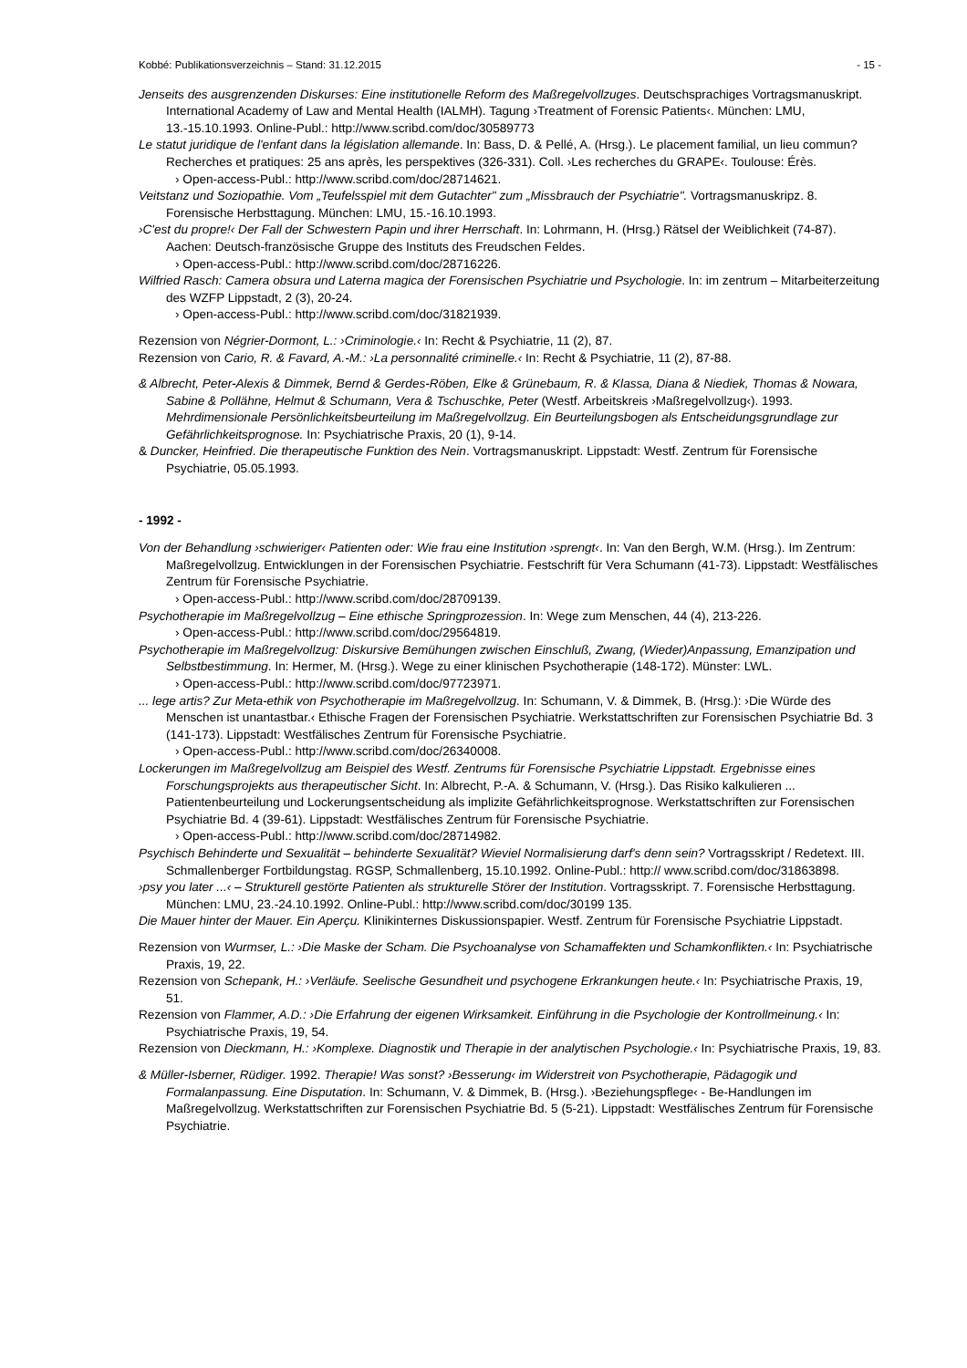Kobbé: Publikationsverzeichnis – Stand: 31.12.2015 - 15 -
Jenseits des ausgrenzenden Diskurses: Eine institutionelle Reform des Maßregelvollzuges. Deutschsprachiges Vortragsmanuskript. International Academy of Law and Mental Health (IALMH). Tagung ›Treatment of Forensic Patients‹. München: LMU, 13.-15.10.1993. Online-Publ.: http://www.scribd.com/doc/30589773
Le statut juridique de l'enfant dans la législation allemande. In: Bass, D. & Pellé, A. (Hrsg.). Le placement familial, un lieu commun? Recherches et pratiques: 25 ans après, les perspektives (326-331). Coll. ›Les recherches du GRAPE‹. Toulouse: Érès.
› Open-access-Publ.: http://www.scribd.com/doc/28714621.
Veitstanz und Soziopathie. Vom „Teufelsspiel mit dem Gutachter" zum „Missbrauch der Psychiatrie". Vortragsmanuskripz. 8. Forensische Herbsttagung. München: LMU, 15.-16.10.1993.
›C'est du propre!‹ Der Fall der Schwestern Papin und ihrer Herrschaft. In: Lohrmann, H. (Hrsg.) Rätsel der Weiblichkeit (74-87). Aachen: Deutsch-französische Gruppe des Instituts des Freudschen Feldes.
› Open-access-Publ.: http://www.scribd.com/doc/28716226.
Wilfried Rasch: Camera obsura und Laterna magica der Forensischen Psychiatrie und Psychologie. In: im zentrum – Mitarbeiterzeitung des WZFP Lippstadt, 2 (3), 20-24.
› Open-access-Publ.: http://www.scribd.com/doc/31821939.
Rezension von Négrier-Dormont, L.: ›Criminologie.‹ In: Recht & Psychiatrie, 11 (2), 87.
Rezension von Cario, R. & Favard, A.-M.: ›La personnalité criminelle.‹ In: Recht & Psychiatrie, 11 (2), 87-88.
& Albrecht, Peter-Alexis & Dimmek, Bernd & Gerdes-Röben, Elke & Grünebaum, R. & Klassa, Diana & Niediek, Thomas & Nowara, Sabine & Pollähne, Helmut & Schumann, Vera & Tschuschke, Peter (Westf. Arbeitskreis ›Maßregelvollzug‹). 1993. Mehrdimensionale Persönlichkeitsbeurteilung im Maßregelvollzug. Ein Beurteilungsbogen als Entscheidungsgrundlage zur Gefährlichkeitsprognose. In: Psychiatrische Praxis, 20 (1), 9-14.
& Duncker, Heinfried. Die therapeutische Funktion des Nein. Vortragsmanuskript. Lippstadt: Westf. Zentrum für Forensische Psychiatrie, 05.05.1993.
- 1992 -
Von der Behandlung ›schwieriger‹ Patienten oder: Wie frau eine Institution ›sprengt‹. In: Van den Bergh, W.M. (Hrsg.). Im Zentrum: Maßregelvollzug. Entwicklungen in der Forensischen Psychiatrie. Festschrift für Vera Schumann (41-73). Lippstadt: Westfälisches Zentrum für Forensische Psychiatrie.
› Open-access-Publ.: http://www.scribd.com/doc/28709139.
Psychotherapie im Maßregelvollzug – Eine ethische Springprozession. In: Wege zum Menschen, 44 (4), 213-226.
› Open-access-Publ.: http://www.scribd.com/doc/29564819.
Psychotherapie im Maßregelvollzug: Diskursive Bemühungen zwischen Einschluß, Zwang, (Wieder)Anpassung, Emanzipation und Selbstbestimmung. In: Hermer, M. (Hrsg.). Wege zu einer klinischen Psychotherapie (148-172). Münster: LWL.
› Open-access-Publ.: http://www.scribd.com/doc/97723971.
... lege artis? Zur Meta-ethik von Psychotherapie im Maßregelvollzug. In: Schumann, V. & Dimmek, B. (Hrsg.): ›Die Würde des Menschen ist unantastbar.‹ Ethische Fragen der Forensischen Psychiatrie. Werkstattschriften zur Forensischen Psychiatrie Bd. 3 (141-173). Lippstadt: Westfälisches Zentrum für Forensische Psychiatrie.
› Open-access-Publ.: http://www.scribd.com/doc/26340008.
Lockerungen im Maßregelvollzug am Beispiel des Westf. Zentrums für Forensische Psychiatrie Lippstadt. Ergebnisse eines Forschungsprojekts aus therapeutischer Sicht. In: Albrecht, P.-A. & Schumann, V. (Hrsg.). Das Risiko kalkulieren ... Patientenbeurteilung und Lockerungsentscheidung als implizite Gefährlichkeitsprognose. Werkstattschriften zur Forensischen Psychiatrie Bd. 4 (39-61). Lippstadt: Westfälisches Zentrum für Forensische Psychiatrie.
› Open-access-Publ.: http://www.scribd.com/doc/28714982.
Psychisch Behinderte und Sexualität – behinderte Sexualität? Wieviel Normalisierung darf's denn sein? Vortragsskript / Redetext. III. Schmallenberger Fortbildungstag. RGSP, Schmallenberg, 15.10.1992. Online-Publ.: http:// www.scribd.com/doc/31863898.
›psy you later ...‹ – Strukturell gestörte Patienten als strukturelle Störer der Institution. Vortragsskript. 7. Forensische Herbsttagung. München: LMU, 23.-24.10.1992. Online-Publ.: http://www.scribd.com/doc/30199 135.
Die Mauer hinter der Mauer. Ein Aperçu. Klinikinternes Diskussionspapier. Westf. Zentrum für Forensische Psychiatrie Lippstadt.
Rezension von Wurmser, L.: ›Die Maske der Scham. Die Psychoanalyse von Schamaffekten und Schamkonflikten.‹ In: Psychiatrische Praxis, 19, 22.
Rezension von Schepank, H.: ›Verläufe. Seelische Gesundheit und psychogene Erkrankungen heute.‹ In: Psychiatrische Praxis, 19, 51.
Rezension von Flammer, A.D.: ›Die Erfahrung der eigenen Wirksamkeit. Einführung in die Psychologie der Kontrollmeinung.‹ In: Psychiatrische Praxis, 19, 54.
Rezension von Dieckmann, H.: ›Komplexe. Diagnostik und Therapie in der analytischen Psychologie.‹ In: Psychiatrische Praxis, 19, 83.
& Müller-Isberner, Rüdiger. 1992. Therapie! Was sonst? ›Besserung‹ im Widerstreit von Psychotherapie, Pädagogik und Formalanpassung. Eine Disputation. In: Schumann, V. & Dimmek, B. (Hrsg.). ›Beziehungspflege‹ - Be-Handlungen im Maßregelvollzug. Werkstattschriften zur Forensischen Psychiatrie Bd. 5 (5-21). Lippstadt: Westfälisches Zentrum für Forensische Psychiatrie.